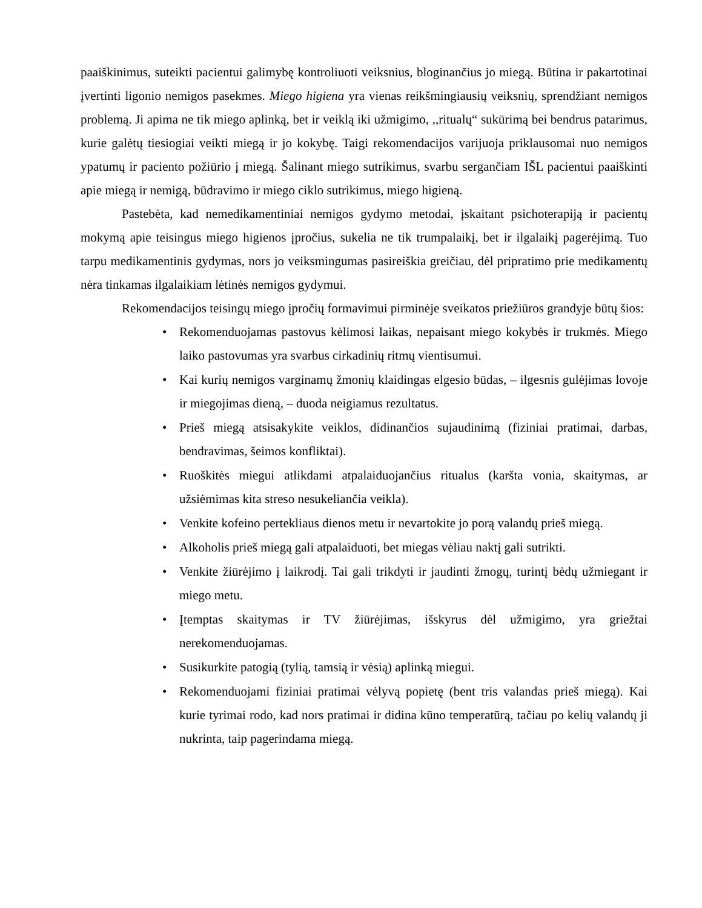paaiškinimus, suteikti pacientui galimybę kontroliuoti veiksnius, bloginančius jo miegą. Būtina ir pakartotinai įvertinti ligonio nemigos pasekmes. Miego higiena yra vienas reikšmingiausių veiksnių, sprendžiant nemigos problemą. Ji apima ne tik miego aplinką, bet ir veiklą iki užmigimo, ,,ritualų“ sukūrimą bei bendrus patarimus, kurie galėtų tiesiogiai veikti miegą ir jo kokybę. Taigi rekomendacijos varijuoja priklausomai nuo nemigos ypatumų ir paciento požiūrio į miegą. Šalinant miego sutrikimus, svarbu sergančiam IŠL pacientui paaiškinti apie miegą ir nemigą, būdravimo ir miego ciklo sutrikimus, miego higieną.
Pastebėta, kad nemedikamentiniai nemigos gydymo metodai, įskaitant psichoterapiją ir pacientų mokymą apie teisingus miego higienos įpročius, sukelia ne tik trumpalaikį, bet ir ilgalaikį pagerėjimą. Tuo tarpu medikamentinis gydymas, nors jo veiksmingumas pasireiškia greičiau, dėl pripratimo prie medikamentų nėra tinkamas ilgalaikiam lėtinės nemigos gydymui.
Rekomendacijos teisingų miego įpročių formavimui pirminėje sveikatos priežiūros grandyje būtų šios:
• Rekomenduojamas pastovus kėlimosi laikas, nepaisant miego kokybės ir trukmės. Miego laiko pastovumas yra svarbus cirkadinių ritmų vientisumui.
• Kai kurių nemigos varginamų žmonių klaidingas elgesio būdas, – ilgesnis gulėjimas lovoje ir miegojimas dieną, – duoda neigiamus rezultatus.
• Prieš miegą atsisakykite veiklos, didinančios sujaudinimą (fiziniai pratimai, darbas, bendravimas, šeimos konfliktai).
• Ruoškitės miegui atlikdami atpalaiduojančius ritualus (karšta vonia, skaitymas, ar užsiėmimas kita streso nesukeliančia veikla).
• Venkite kofeino pertekliaus dienos metu ir nevartokite jo porą valandų prieš miegą.
• Alkoholis prieš miegą gali atpalaiduoti, bet miegas vėliau naktį gali sutrikti.
• Venkite žiūrėjimo į laikrodį. Tai gali trikdyti ir jaudinti žmogų, turintį bėdų užmiegant ir miego metu.
• Įtemptas skaitymas ir TV žiūrėjimas, išskyrus dėl užmigimo, yra griežtai nerekomenduojamas.
• Susikurkite patogią (tylią, tamsią ir vėsią) aplinką miegui.
• Rekomenduojami fiziniai pratimai vėlyvą popietę (bent tris valandas prieš miegą). Kai kurie tyrimai rodo, kad nors pratimai ir didina kūno temperatūrą, tačiau po kelių valandų ji nukrinta, taip pagerindama miegą.